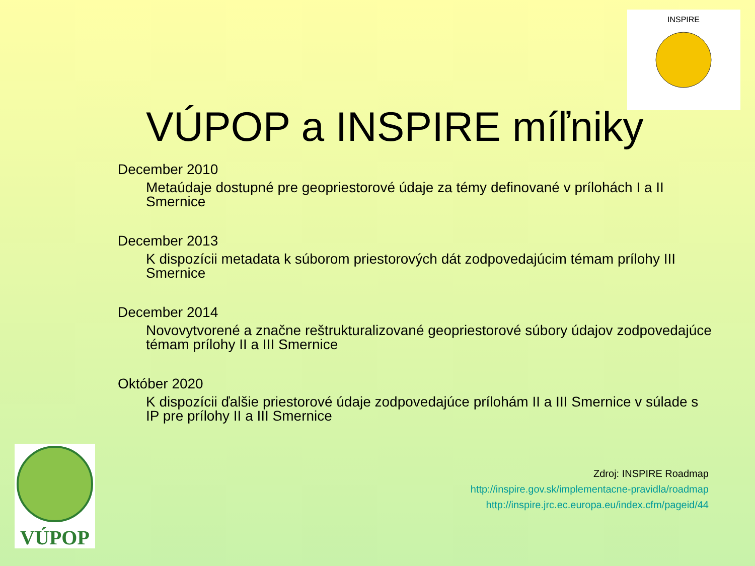INSPIRE
VÚPOP a INSPIRE míľniky
December 2010
Metaúdaje dostupné pre geopriestorové údaje za témy definované v prílohách I a II Smernice
December 2013
K dispozícii metadata k súborom priestorových dát zodpovedajúcim témam prílohy III Smernice
December 2014
Novovytvorené a značne reštrukturalizované geopriestorové súbory údajov zodpovedajúce témam prílohy II a III Smernice
Október 2020
K dispozícii ďalšie priestorové údaje zodpovedajúce prílohám II a III Smernice v súlade s IP pre prílohy II a III Smernice
Zdroj: INSPIRE Roadmap
http://inspire.gov.sk/implementacne-pravidla/roadmap
http://inspire.jrc.ec.europa.eu/index.cfm/pageid/44
VÚPOP